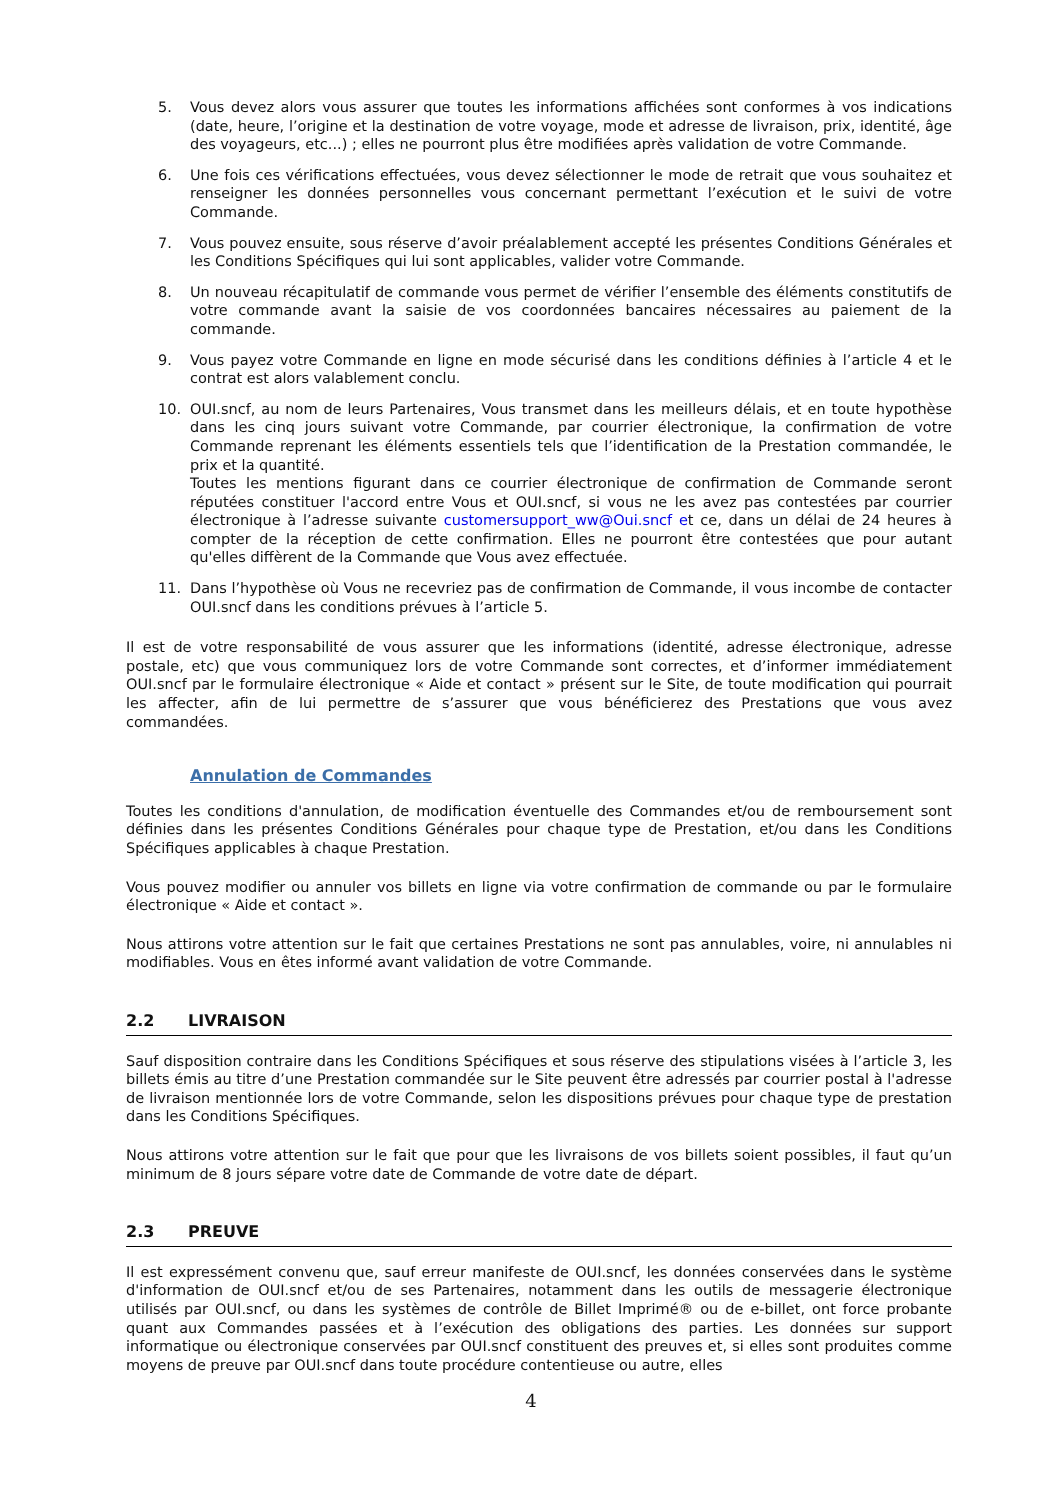5. Vous devez alors vous assurer que toutes les informations affichées sont conformes à vos indications (date, heure, l’origine et la destination de votre voyage, mode et adresse de livraison, prix, identité, âge des voyageurs, etc...) ; elles ne pourront plus être modifiées après validation de votre Commande.
6. Une fois ces vérifications effectuées, vous devez sélectionner le mode de retrait que vous souhaitez et renseigner les données personnelles vous concernant permettant l’exécution et le suivi de votre Commande.
7. Vous pouvez ensuite, sous réserve d’avoir préalablement accepté les présentes Conditions Générales et les Conditions Spécifiques qui lui sont applicables, valider votre Commande.
8. Un nouveau récapitulatif de commande vous permet de vérifier l’ensemble des éléments constitutifs de votre commande avant la saisie de vos coordonnées bancaires nécessaires au paiement de la commande.
9. Vous payez votre Commande en ligne en mode sécurisé dans les conditions définies à l’article 4 et le contrat est alors valablement conclu.
10. OUI.sncf, au nom de leurs Partenaires, Vous transmet dans les meilleurs délais, et en toute hypothèse dans les cinq jours suivant votre Commande, par courrier électronique, la confirmation de votre Commande reprenant les éléments essentiels tels que l’identification de la Prestation commandée, le prix et la quantité.
Toutes les mentions figurant dans ce courrier électronique de confirmation de Commande seront réputées constituer l'accord entre Vous et OUI.sncf, si vous ne les avez pas contestées par courrier électronique à l’adresse suivante customersupport_ww@Oui.sncf et ce, dans un délai de 24 heures à compter de la réception de cette confirmation. Elles ne pourront être contestées que pour autant qu'elles diffèrent de la Commande que Vous avez effectuée.
11. Dans l’hypothèse où Vous ne recevriez pas de confirmation de Commande, il vous incombe de contacter OUI.sncf dans les conditions prévues à l’article 5.
Il est de votre responsabilité de vous assurer que les informations (identité, adresse électronique, adresse postale, etc) que vous communiquez lors de votre Commande sont correctes, et d’informer immédiatement OUI.sncf par le formulaire électronique « Aide et contact » présent sur le Site, de toute modification qui pourrait les affecter, afin de lui permettre de s’assurer que vous bénéficierez des Prestations que vous avez commandées.
Annulation de Commandes
Toutes les conditions d'annulation, de modification éventuelle des Commandes et/ou de remboursement sont définies dans les présentes Conditions Générales pour chaque type de Prestation, et/ou dans les Conditions Spécifiques applicables à chaque Prestation.
Vous pouvez modifier ou annuler vos billets en ligne via votre confirmation de commande ou par le formulaire électronique « Aide et contact ».
Nous attirons votre attention sur le fait que certaines Prestations ne sont pas annulables, voire, ni annulables ni modifiables. Vous en êtes informé avant validation de votre Commande.
2.2 LIVRAISON
Sauf disposition contraire dans les Conditions Spécifiques et sous réserve des stipulations visées à l’article 3, les billets émis au titre d’une Prestation commandée sur le Site peuvent être adressés par courrier postal à l'adresse de livraison mentionnée lors de votre Commande, selon les dispositions prévues pour chaque type de prestation dans les Conditions Spécifiques.
Nous attirons votre attention sur le fait que pour que les livraisons de vos billets soient possibles, il faut qu’un minimum de 8 jours sépare votre date de Commande de votre date de départ.
2.3 PREUVE
Il est expressément convenu que, sauf erreur manifeste de OUI.sncf, les données conservées dans le système d'information de OUI.sncf et/ou de ses Partenaires, notamment dans les outils de messagerie électronique utilisés par OUI.sncf, ou dans les systèmes de contrôle de Billet Imprimé® ou de e-billet, ont force probante quant aux Commandes passées et à l’exécution des obligations des parties. Les données sur support informatique ou électronique conservées par OUI.sncf constituent des preuves et, si elles sont produites comme moyens de preuve par OUI.sncf dans toute procédure contentieuse ou autre, elles
4